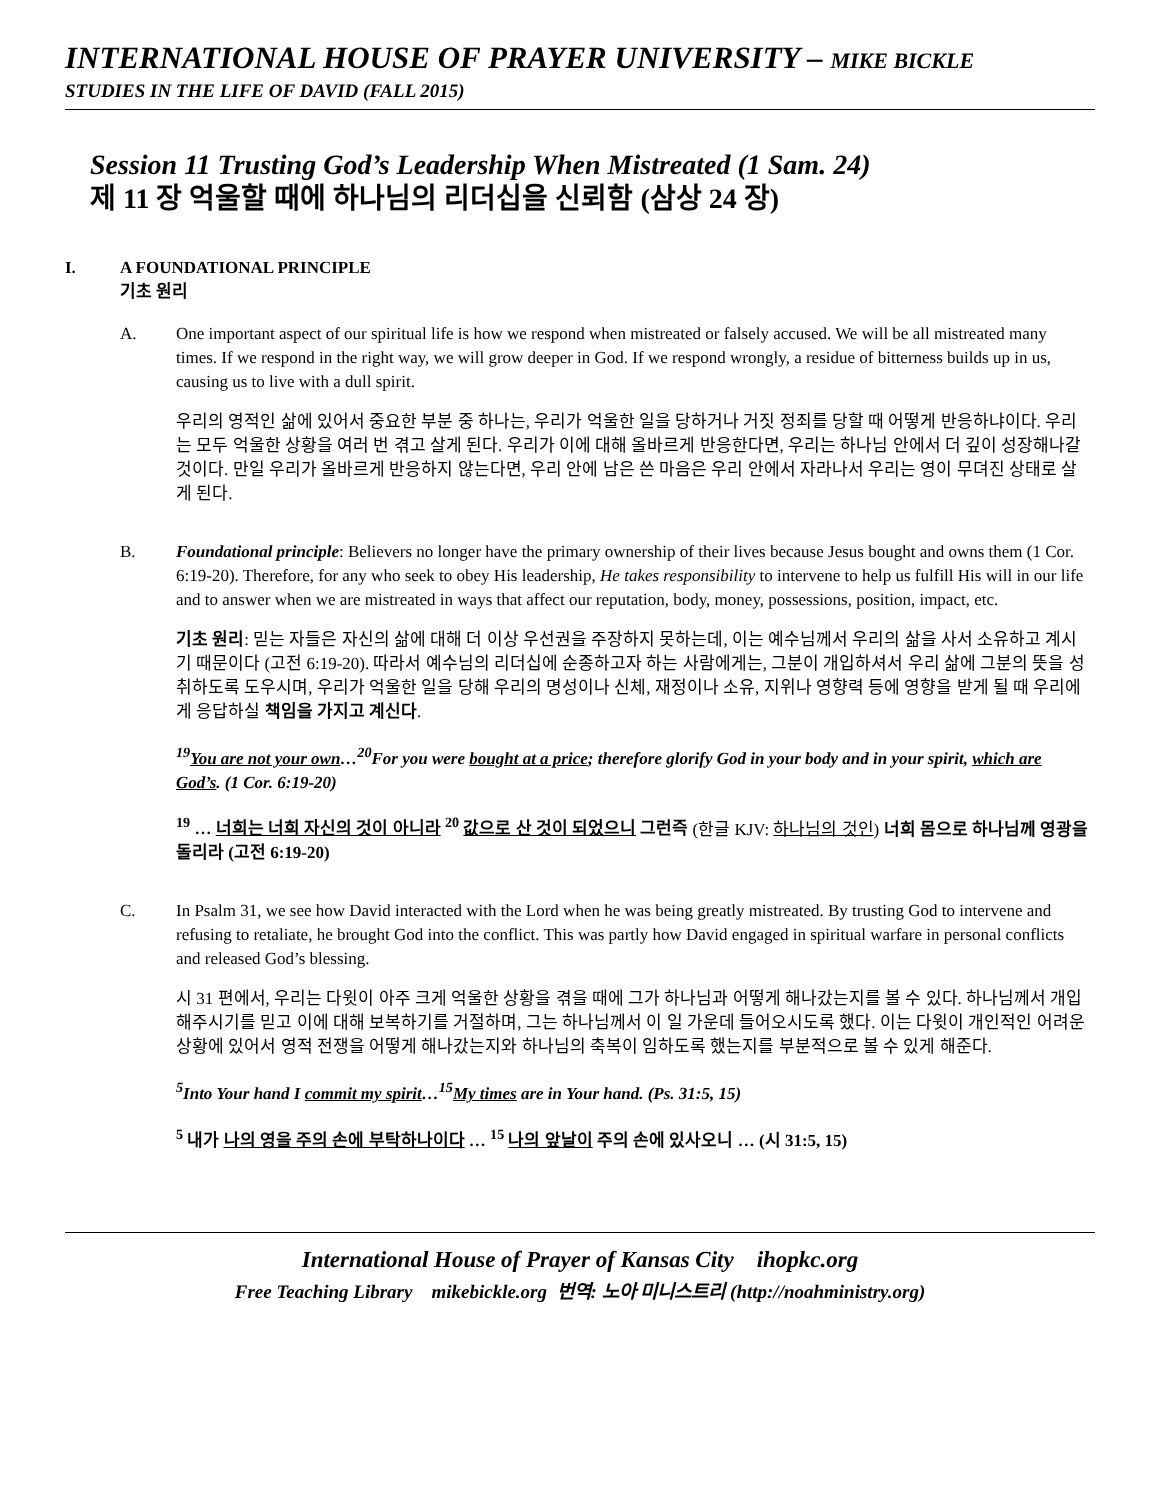INTERNATIONAL HOUSE OF PRAYER UNIVERSITY – MIKE BICKLE
STUDIES IN THE LIFE OF DAVID (FALL 2015)
Session 11 Trusting God’s Leadership When Mistreated (1 Sam. 24)
제 11 장 억울할 때에 하나님의 리더십을 신뢰함 (삼상 24 장)
I. A FOUNDATIONAL PRINCIPLE
기초 원리
A. One important aspect of our spiritual life is how we respond when mistreated or falsely accused. We will be all mistreated many times. If we respond in the right way, we will grow deeper in God. If we respond wrongly, a residue of bitterness builds up in us, causing us to live with a dull spirit.
우리의 영적인 삶에 있어서 중요한 부분 중 하나는, 우리가 억울한 일을 당하거나 거짓 정죄를 당할 때 어떻게 반응하냐이다. 우리는 모두 억울한 상황을 여러 번 겪고 살게 된다. 우리가 이에 대해 올바르게 반응한다면, 우리는 하나님 안에서 더 깊이 성장해나갈 것이다. 만일 우리가 올바르게 반응하지 않는다면, 우리 안에 남은 쓴 마음은 우리 안에서 자라나서 우리는 영이 무뎌진 상태로 살게 된다.
B. Foundational principle: Believers no longer have the primary ownership of their lives because Jesus bought and owns them (1 Cor. 6:19-20). Therefore, for any who seek to obey His leadership, He takes responsibility to intervene to help us fulfill His will in our life and to answer when we are mistreated in ways that affect our reputation, body, money, possessions, position, impact, etc.
기초 원리: 믿는 자들은 자신의 삶에 대해 더 이상 우선권을 주장하지 못하는데, 이는 예수님께서 우리의 삶을 사서 소유하고 계시기 때문이다 (고전 6:19-20). 따라서 예수님의 리더십에 순종하고자 하는 사람에게는, 그분이 개입하셔서 우리 삶에 그분의 뜻을 성취하도록 도우시며, 우리가 억울한 일을 당해 우리의 명성이나 신체, 재정이나 소유, 지위나 영향력 등에 영향을 받게 될 때 우리에게 응답하실 책임을 가지고 계신다.
<sup>19</sup> You are not your own…<sup>20</sup>For you were bought at a price; therefore glorify God in your body and in your spirit, which are God’s. (1 Cor. 6:19-20)
<sup>19</sup> … 너희는 너희 자신의 것이 아니라 <sup>20</sup> 값으로 산 것이 되었으니 그런즉 (한글 KJV: 하나님의 것인) 너희 몸으로 하나님께 영광을 돌리라 (고전 6:19-20)
C. In Psalm 31, we see how David interacted with the Lord when he was being greatly mistreated. By trusting God to intervene and refusing to retaliate, he brought God into the conflict. This was partly how David engaged in spiritual warfare in personal conflicts and released God’s blessing.
시 31 편에서, 우리는 다윗이 아주 크게 억울한 상황을 겪을 때에 그가 하나님과 어떻게 해나갔는지를 볼 수 있다. 하나님께서 개입해주시기를 믿고 이에 대해 보복하기를 거절하며, 그는 하나님께서 이 일 가운데 들어오시도록 했다. 이는 다윗이 개인적인 어려운 상황에 있어서 영적 전쟁을 어떻게 해나갔는지와 하나님의 축복이 임하도록 했는지를 부분적으로 볼 수 있게 해준다.
<sup>5</sup> Into Your hand I commit my spirit…<sup>15</sup>My times are in Your hand. (Ps. 31:5, 15)
<sup>5</sup> 내가 나의 영을 주의 손에 부탁하나이다 … <sup>15</sup> 나의 앞날이 주의 손에 있사오니 … (시 31:5, 15)
International House of Prayer of Kansas City ihopkc.org
Free Teaching Library mikebickle.org 번역: 노아 미니스트리 (http://noahministry.org)